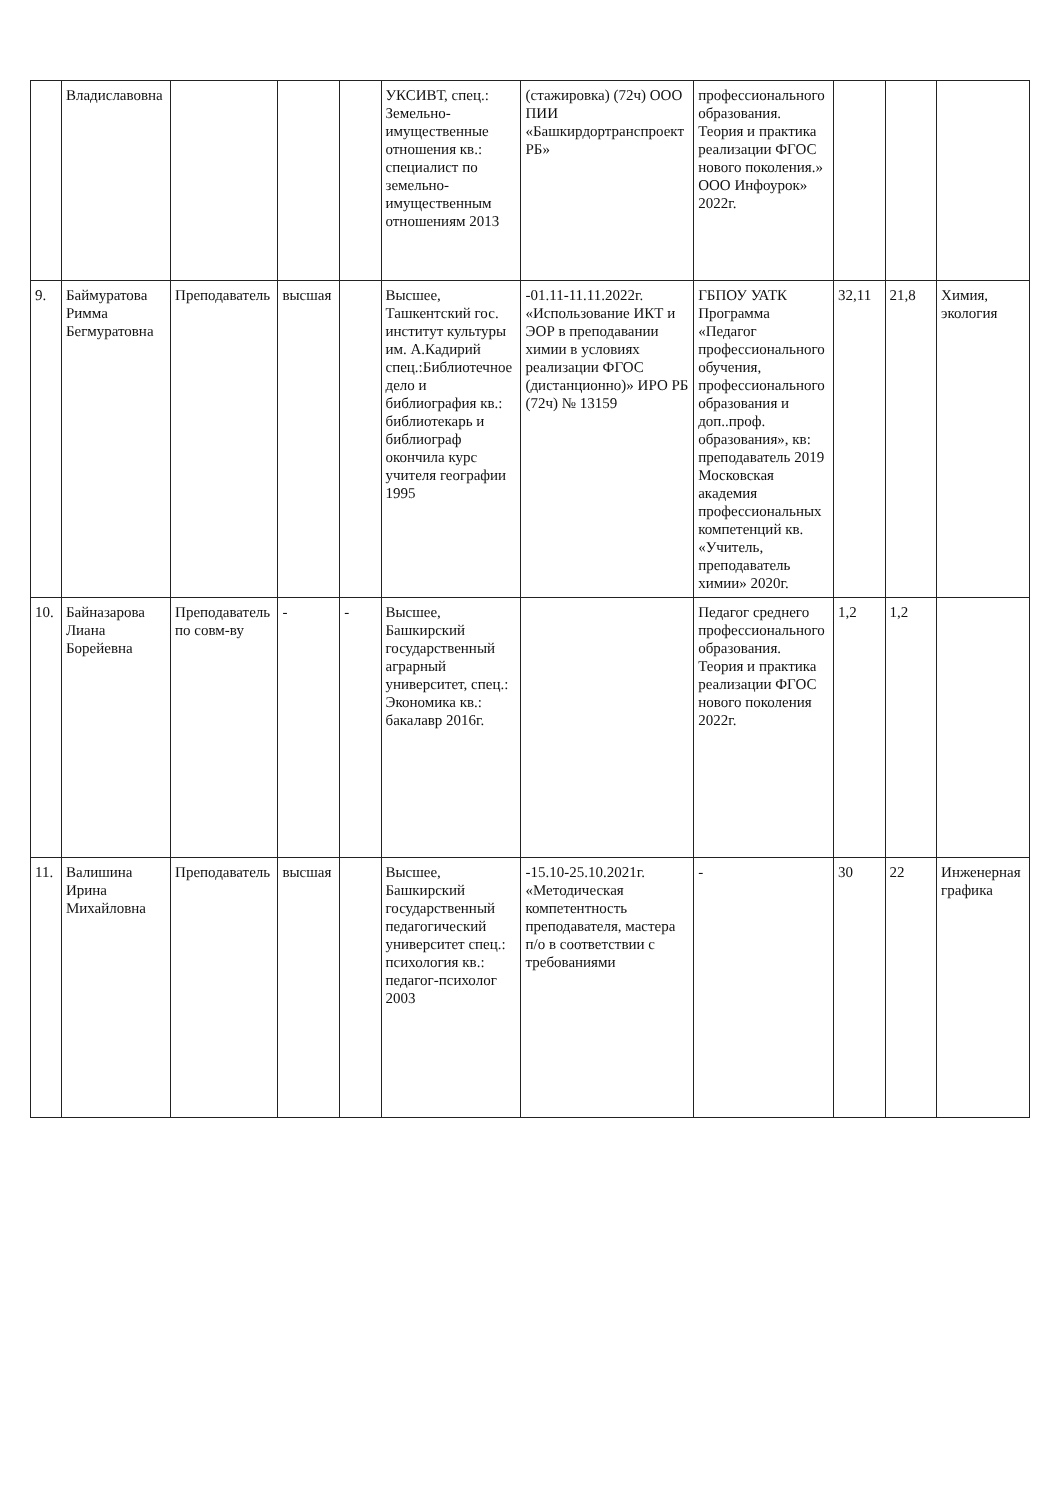| | Владиславовна | | | | УКСИВТ, спец.: Земельно-имущественные отношения кв.: специалист по земельно-имущественным отношениям 2013 | (стажировка) (72ч) ООО ПИИ «Башкирдортранспроект РБ» | профессионального образования. Теория и практика реализации ФГОС нового поколения.» ООО Инфоурок» 2022г. | | | |
| 9. | Баймуратова Римма Бегмуратовна | Преподаватель | высшая | | Высшее, Ташкентский гос. институт культуры им. А.Кадирий спец.:Библиотечное дело и библиография кв.: библиотекарь и библиограф окончила курс учителя географии 1995 | -01.11-11.11.2022г. «Использование ИКТ и ЭОР в преподавании химии в условиях реализации ФГОС (дистанционно)» ИРО РБ (72ч) № 13159 | ГБПОУ УАТК Программа «Педагог профессионального обучения, профессионального образования и доп..проф. образования», кв: преподаватель 2019 Московская академия профессиональных компетенций кв. «Учитель, преподаватель химии» 2020г. | 32,11 | 21,8 | Химия, экология |
| 10. | Байназарова Лиана Борейевна | Преподаватель по совм-ву | - | - | Высшее, Башкирский государственный аграрный университет, спец.: Экономика кв.: бакалавр 2016г. | | Педагог среднего профессионального образования. Теория и практика реализации ФГОС нового поколения 2022г. | 1,2 | 1,2 | |
| 11. | Валишина Ирина Михайловна | Преподаватель | высшая | | Высшее, Башкирский государственный педагогический университет спец.: психология кв.: педагог-психолог 2003 | -15.10-25.10.2021г. «Методическая компетентность преподавателя, мастера п/о в соответствии с требованиями | - | 30 | 22 | Инженерная графика |